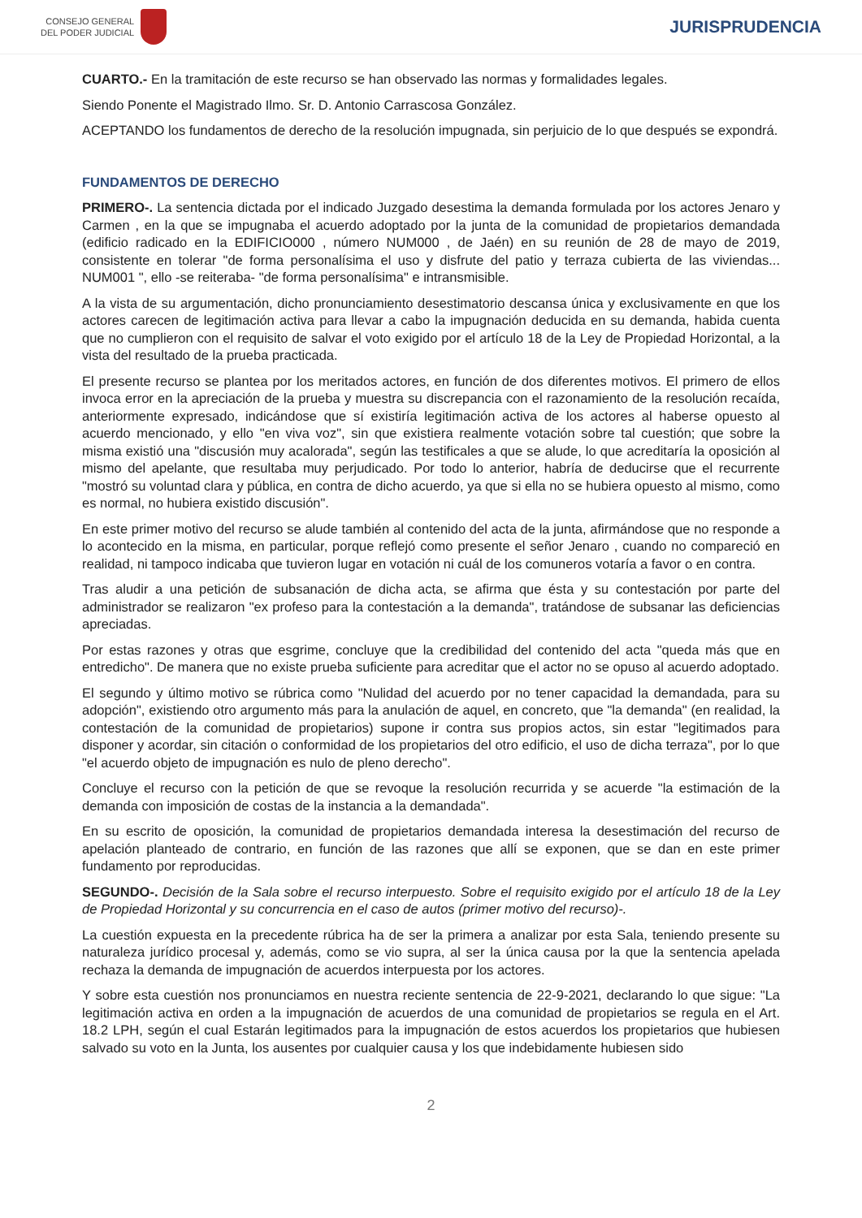CONSEJO GENERAL
DEL PODER JUDICIAL
JURISPRUDENCIA
CUARTO.- En la tramitación de este recurso se han observado las normas y formalidades legales.
Siendo Ponente el Magistrado Ilmo. Sr. D. Antonio Carrascosa González.
ACEPTANDO los fundamentos de derecho de la resolución impugnada, sin perjuicio de lo que después se expondrá.
FUNDAMENTOS DE DERECHO
PRIMERO-. La sentencia dictada por el indicado Juzgado desestima la demanda formulada por los actores Jenaro y Carmen , en la que se impugnaba el acuerdo adoptado por la junta de la comunidad de propietarios demandada (edificio radicado en la EDIFICIO000 , número NUM000 , de Jaén) en su reunión de 28 de mayo de 2019, consistente en tolerar "de forma personalísima el uso y disfrute del patio y terraza cubierta de las viviendas... NUM001 ", ello -se reiteraba- "de forma personalísima" e intransmisible.
A la vista de su argumentación, dicho pronunciamiento desestimatorio descansa única y exclusivamente en que los actores carecen de legitimación activa para llevar a cabo la impugnación deducida en su demanda, habida cuenta que no cumplieron con el requisito de salvar el voto exigido por el artículo 18 de la Ley de Propiedad Horizontal, a la vista del resultado de la prueba practicada.
El presente recurso se plantea por los meritados actores, en función de dos diferentes motivos. El primero de ellos invoca error en la apreciación de la prueba y muestra su discrepancia con el razonamiento de la resolución recaída, anteriormente expresado, indicándose que sí existiría legitimación activa de los actores al haberse opuesto al acuerdo mencionado, y ello "en viva voz", sin que existiera realmente votación sobre tal cuestión; que sobre la misma existió una "discusión muy acalorada", según las testificales a que se alude, lo que acreditaría la oposición al mismo del apelante, que resultaba muy perjudicado. Por todo lo anterior, habría de deducirse que el recurrente "mostró su voluntad clara y pública, en contra de dicho acuerdo, ya que si ella no se hubiera opuesto al mismo, como es normal, no hubiera existido discusión".
En este primer motivo del recurso se alude también al contenido del acta de la junta, afirmándose que no responde a lo acontecido en la misma, en particular, porque reflejó como presente el señor Jenaro , cuando no compareció en realidad, ni tampoco indicaba que tuvieron lugar en votación ni cuál de los comuneros votaría a favor o en contra.
Tras aludir a una petición de subsanación de dicha acta, se afirma que ésta y su contestación por parte del administrador se realizaron "ex profeso para la contestación a la demanda", tratándose de subsanar las deficiencias apreciadas.
Por estas razones y otras que esgrime, concluye que la credibilidad del contenido del acta "queda más que en entredicho". De manera que no existe prueba suficiente para acreditar que el actor no se opuso al acuerdo adoptado.
El segundo y último motivo se rúbrica como "Nulidad del acuerdo por no tener capacidad la demandada, para su adopción", existiendo otro argumento más para la anulación de aquel, en concreto, que "la demanda" (en realidad, la contestación de la comunidad de propietarios) supone ir contra sus propios actos, sin estar "legitimados para disponer y acordar, sin citación o conformidad de los propietarios del otro edificio, el uso de dicha terraza", por lo que "el acuerdo objeto de impugnación es nulo de pleno derecho".
Concluye el recurso con la petición de que se revoque la resolución recurrida y se acuerde "la estimación de la demanda con imposición de costas de la instancia a la demandada".
En su escrito de oposición, la comunidad de propietarios demandada interesa la desestimación del recurso de apelación planteado de contrario, en función de las razones que allí se exponen, que se dan en este primer fundamento por reproducidas.
SEGUNDO-. Decisión de la Sala sobre el recurso interpuesto. Sobre el requisito exigido por el artículo 18 de la Ley de Propiedad Horizontal y su concurrencia en el caso de autos (primer motivo del recurso)-.
La cuestión expuesta en la precedente rúbrica ha de ser la primera a analizar por esta Sala, teniendo presente su naturaleza jurídico procesal y, además, como se vio supra, al ser la única causa por la que la sentencia apelada rechaza la demanda de impugnación de acuerdos interpuesta por los actores.
Y sobre esta cuestión nos pronunciamos en nuestra reciente sentencia de 22-9-2021, declarando lo que sigue: "La legitimación activa en orden a la impugnación de acuerdos de una comunidad de propietarios se regula en el Art. 18.2 LPH, según el cual Estarán legitimados para la impugnación de estos acuerdos los propietarios que hubiesen salvado su voto en la Junta, los ausentes por cualquier causa y los que indebidamente hubiesen sido
2